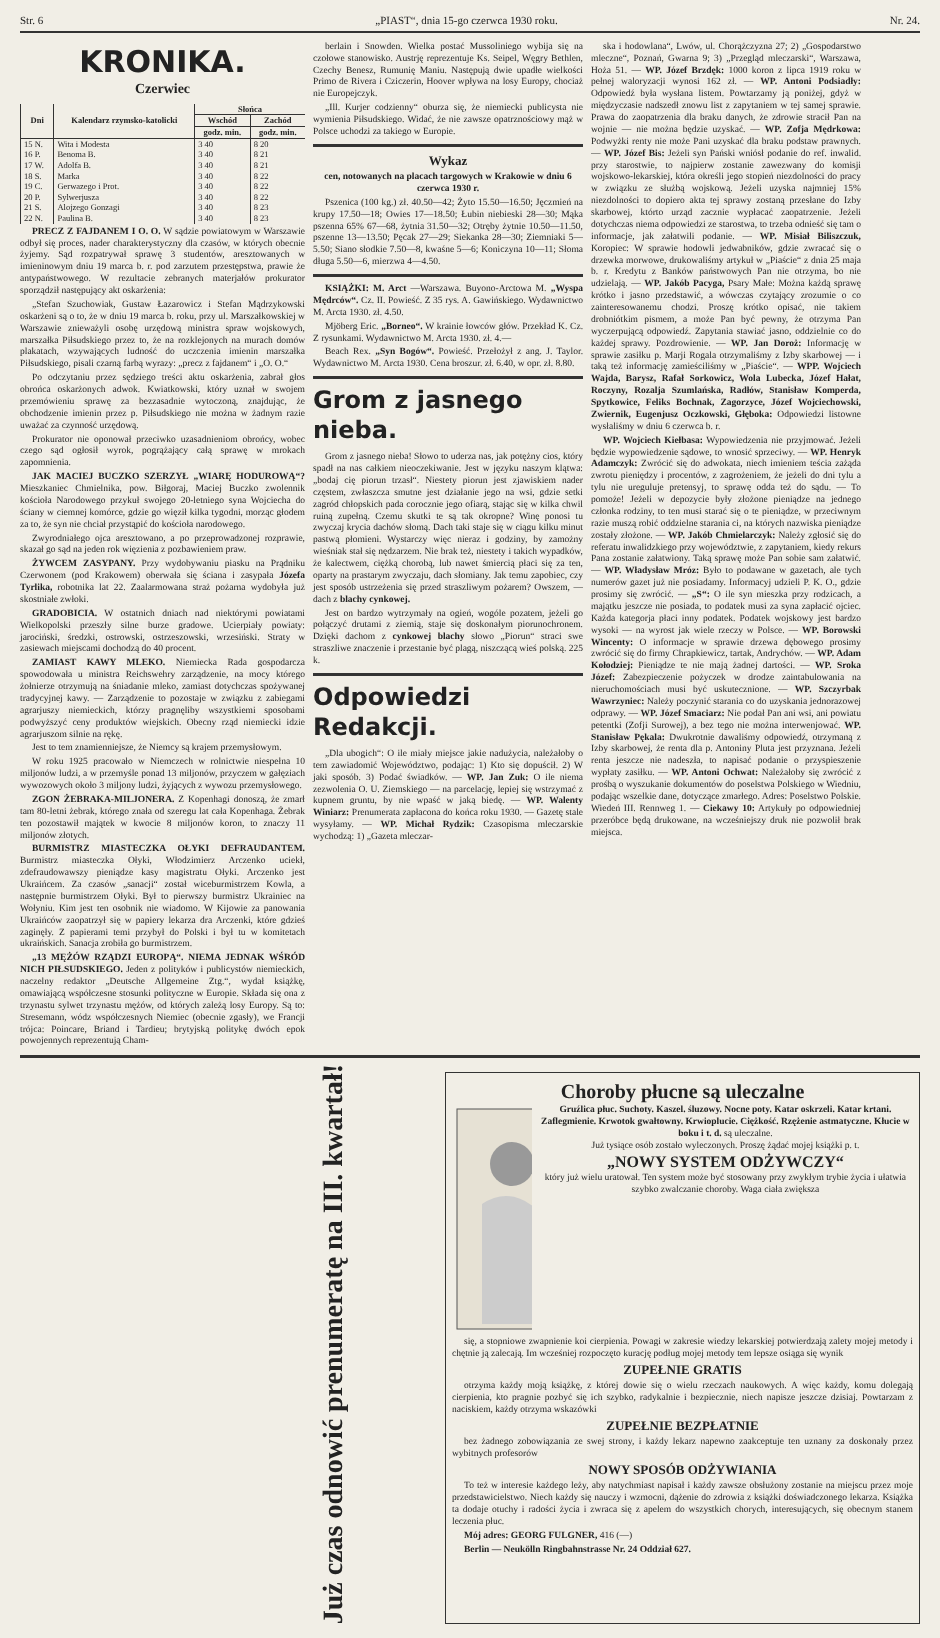Str. 6 „PIAST“, dnia 15-go czerwca 1930 roku. Nr. 24.
KRONIKA.
Czerwiec
| Dni | Kalendarz rzymsko-katolicki | Słońca | |
| --- | --- | --- | --- |
| | | Wschód | Zachód |
| | | godz. min. | godz. min. |
| 15 N. | Wita i Modesta | 3 40 | 8 20 |
| 16 P. | Benoma B. | 3 40 | 8 21 |
| 17 W. | Adolfa B. | 3 40 | 8 21 |
| 18 S. | Marka | 3 40 | 8 22 |
| 19 C. | Gerwazego i Prot. | 3 40 | 8 22 |
| 20 P. | Sylwerjusza | 3 40 | 8 22 |
| 21 S. | Alojzego Gonzagi | 3 40 | 8 23 |
| 22 N. | Paulina B. | 3 40 | 8 23 |
PRECZ Z FAJDANEM I O. O. W sądzie powiatowym w Warszawie odbył się proces, nader charakterystyczny dla czasów, w których obecnie żyjemy. Sąd rozpatrywał sprawę 3 studentów, aresztowanych w imieninowym dniu 19 marca b. r. pod zarzutem przestępstwa, prawie że antypaństwowego. W rezultacie zebranych materjałów prokurator sporządził następujący akt oskarżenia:
„Stefan Szuchowiak, Gustaw Łazarowicz i Stefan Mądrzykowski oskarżeni są o to, że w dniu 19 marca b. roku, przy ul. Marszałkowskiej w Warszawie znieważyli osobę urzędową ministra spraw wojskowych, marszałka Piłsudskiego przez to, że na rozklejonych na murach domów plakatach, wzywających ludność do uczczenia imienin marszałka Piłsudskiego, pisali czarną farbą wyrazy: „precz z fajdanem“ i „O. O.“
Po odczytaniu przez sędziego treści aktu oskarżenia, zabrał głos obrońca oskarżonych adwok. Kwiatkowski, który uznał w swojem przemówieniu sprawę za bezzasadnie wytoczoną, znajdując, że obchodzenie imienin przez p. Piłsudskiego nie można w żadnym razie uważać za czynność urzędową.
Prokurator nie oponował przeciwko uzasadnieniom obrońcy, wobec czego sąd ogłosił wyrok, pogrążający całą sprawę w mrokach zapomnienia.
JAK MACIEJ BUCZKO SZERZYŁ „WIARĘ HODUROWĄ“? Mieszkaniec Chmielnika, pow. Biłgoraj, Maciej Buczko zwolennik kościoła Narodowego przykuł swojego 20-letniego syna Wojciecha do ściany w ciemnej komórce, gdzie go więził kilka tygodni, morząc głodem za to, że syn nie chciał przystąpić do kościoła narodowego.
Zwyrodniałego ojca aresztowano, a po przeprowadzonej rozprawie, skazał go sąd na jeden rok więzienia z pozbawieniem praw.
ŻYWCEM ZASYPANY. Przy wydobywaniu piasku na Prądniku Czerwonem (pod Krakowem) oberwała się ściana i zasypała Józefa Tyrlika, robotnika lat 22. Zaalarmowana straż pożarna wydobyła już skostniałe zwłoki.
GRADOBICIA. W ostatnich dniach nad niektórymi powiatami Wielkopolski przeszły silne burze gradowe. Ucierpiały powiaty: jarociński, średzki, ostrowski, ostrzeszowski, wrzesiński. Straty w zasiewach miejscami dochodzą do 40 procent.
ZAMIAST KAWY MLEKO. Niemiecka Rada gospodarcza spowodowała u ministra Reichswehry zarządzenie, na mocy którego żołnierze otrzymują na śniadanie mleko, zamiast dotychczas spożywanej tradycyjnej kawy. — Zarządzenie to pozostaje w związku z zabiegami agrarjuszy niemieckich, którzy pragnęliby wszystkiemi sposobami podwyższyć ceny produktów wiejskich. Obecny rząd niemiecki idzie agrarjuszom silnie na rękę.
Jest to tem znamienniejsze, że Niemcy są krajem przemysłowym.
W roku 1925 pracowało w Niemczech w rolnictwie niespełna 10 miljonów ludzi, a w przemyśle ponad 13 miljonów, przyczem w gałęziach wywozowych około 3 miljony ludzi, żyjących z wywozu przemysłowego.
ZGON ŻEBRAKA-MILJONERA. Z Kopenhagi donoszą, że zmarł tam 80-letni żebrak, którego znała od szeregu lat cała Kopenhaga. Żebrak ten pozostawił majątek w kwocie 8 miljonów koron, to znaczy 11 miljonów złotych.
BURMISTRZ MIASTECZKA OŁYKI DEFRAUDANTEM. Burmistrz miasteczka Ołyki, Włodzimierz Arczenko uciekł, zdefraudowawszy pieniądze kasy magistratu Ołyki. Arczenko jest Ukraińcem. Za czasów „sanacji“ został wiceburmistrzem Kowla, a następnie burmistrzem Ołyki. Był to pierwszy burmistrz Ukrainiec na Wołyniu. Kim jest ten osobnik nie wiadomo. W Kijowie za panowania Ukraińców zaopatrzył się w papiery lekarza dra Arczenki, które gdzieś zaginęły. Z papierami temi przybył do Polski i był tu w komitetach ukraińskich. Sanacja zrobiła go burmistrzem.
„13 MĘŻÓW RZĄDZI EUROPĄ“. NIEMA JEDNAK WŚRÓD NICH PIŁSUDSKIEGO. Jeden z polityków i publicystów niemieckich, naczelny redaktor „Deutsche Allgemeine Ztg.“, wydał książkę, omawiającą współczesne stosunki polityczne w Europie. Składa się ona z trzynastu sylwet trzynastu mężów, od których zależą losy Europy. Są to: Stresemann, wódz współczesnych Niemiec (obecnie zgasły), we Francji trójca: Poincare, Briand i Tardieu; brytyjską politykę dwóch epok powojennych reprezentują Cham-
berlain i Snowden. Wielka postać Mussoliniego wybija się na czołowe stanowisko. Austrję reprezentuje Ks. Seipel, Węgry Bethlen, Czechy Benesz, Rumunię Maniu. Następują dwie upadłe wielkości Primo de Rivera i Cziczerin, Hoover wpływa na losy Europy, chociaż nie Europejczyk.
„Ill. Kurjer codzienny“ oburza się, że niemiecki publicysta nie wymienia Piłsudskiego. Widać, że nie zawsze opatrznościowy mąż w Polsce uchodzi za takiego w Europie.
Wykaz
cen, notowanych na placach targowych w Krakowie w dniu 6 czerwca 1930 r.
Pszenica (100 kg.) zł. 40.50—42; Żyto 15.50—16.50; Jęczmień na krupy 17.50—18; Owies 17—18.50; Łubin niebieski 28—30; Mąka pszenna 65% 67—68, żytnia 31.50—32; Otręby żytnie 10.50—11.50, pszenne 13—13.50; Pęcak 27—29; Siekanka 28—30; Ziemniaki 5—5.50; Siano słodkie 7.50—8, kwaśne 5—6; Koniczyna 10—11; Słoma długa 5.50—6, mierzwa 4—4.50.
KSIĄŻKI: M. Arct —Warszawa. Buyono-Arctowa M. „Wyspa Mędrców“. Cz. II. Powieść. Z 35 rys. A. Gawińskiego. Wydawnictwo M. Arcta 1930. zł. 4.50.
Mjöberg Eric. „Borneo“. W krainie łowców głów. Przekład K. Cz. Z rysunkami. Wydawnictwo M. Arcta 1930. zł. 4.—
Beach Rex. „Syn Bogów“. Powieść. Przełożył z ang. J. Taylor. Wydawnictwo M. Arcta 1930. Cena broszur. zł. 6.40, w opr. zł. 8.80.
Grom z jasnego nieba.
Grom z jasnego nieba! Słowo to uderza nas, jak potężny cios, który spadł na nas całkiem nieoczekiwanie. Jest w języku naszym klątwa: „bodaj cię piorun trzasł“. Niestety piorun jest zjawiskiem nader częstem, zwłaszcza smutne jest działanie jego na wsi, gdzie setki zagród chłopskich pada corocznie jego ofiarą, stając się w kilka chwil ruiną zupełną. Czemu skutki te są tak okropne? Winę ponosi tu zwyczaj krycia dachów słomą. Dach taki staje się w ciągu kilku minut pastwą płomieni. Wystarczy więc nieraz i godziny, by zamożny wieśniak stał się nędzarzem. Nie brak też, niestety i takich wypadków, że kalectwem, ciężką chorobą, lub nawet śmiercią płaci się za ten, oparty na prastarym zwyczaju, dach słomiany. Jak temu zapobiec, czy jest sposób ustrzeżenia się przed straszliwym pożarem? Owszem, — dach z blachy cynkowej.
Jest on bardzo wytrzymały na ogień, wogóle pozatem, jeżeli go połączyć drutami z ziemią, staje się doskonałym piorunochronem. Dzięki dachom z cynkowej blachy słowo „Piorun“ straci swe straszliwe znaczenie i przestanie być plagą, niszczącą wieś polską. 225 k.
Odpowiedzi Redakcji.
„Dla ubogich“: O ile miały miejsce jakie nadużycia, należałoby o tem zawiadomić Województwo, podając: 1) Kto się dopuścił. 2) W jaki sposób. 3) Podać świadków. — WP. Jan Zuk: O ile niema zezwolenia O. U. Ziemskiego — na parcelację, lepiej się wstrzymać z kupnem gruntu, by nie wpaść w jaką biedę. — WP. Walenty Winiarz: Prenumerata zapłacona do końca roku 1930. — Gazetę stale wysyłamy. — WP. Michał Rydzik: Czasopisma mleczarskie wychodzą: 1) „Gazeta mleczar-
ska i hodowlana“, Lwów, ul. Chorążczyzna 27; 2) „Gospodarstwo mleczne“, Poznań, Gwarna 9; 3) „Przegląd mleczarski“, Warszawa, Hoża 51. — WP. Józef Brzdęk: 1000 koron z lipca 1919 roku w pełnej waloryzacji wynosi 162 zł. — WP. Antoni Podsiadły: Odpowiedź była wysłana listem. Powtarzamy ją poniżej, gdyż w międzyczasie nadszedł znowu list z zapytaniem w tej samej sprawie. Prawa do zaopatrzenia dla braku danych, że zdrowie stracił Pan na wojnie — nie można będzie uzyskać. — WP. Zofja Mędrkowa: Podwyżki renty nie może Pani uzyskać dla braku podstaw prawnych. — WP. Józef Bis: Jeżeli syn Pański wniósł podanie do ref. inwalid. przy starostwie, to najpierw zostanie zawezwany do komisji wojskowo-lekarskiej, która określi jego stopień niezdolności do pracy w związku ze służbą wojskową. Jeżeli uzyska najmniej 15% niezdolności to dopiero akta tej sprawy zostaną przesłane do Izby skarbowej, którto urząd zacznie wypłacać zaopatrzenie. Jeżeli dotychczas niema odpowiedzi ze starostwa, to trzeba odnieść się tam o informacje, jak załatwili podanie. — WP. Misiał Biliszczuk, Koropiec: W sprawie hodowli jedwabników, gdzie zwracać się o drzewka morwowe, drukowaliśmy artykuł w „Piaście“ z dnia 25 maja b. r. Kredytu z Banków państwowych Pan nie otrzyma, bo nie udzielają. — WP. Jakób Pacyga, Psary Małe: Można każdą sprawę krótko i jasno przedstawić, a wówczas czytający zrozumie o co zainteresowanemu chodzi. Proszę krótko opisać, nie takiem drobniótkim pismem, a może Pan być pewny, że otrzyma Pan wyczerpującą odpowiedź. Zapytania stawiać jasno, oddzielnie co do każdej sprawy. Pozdrowienie. — WP. Jan Doroż: Informację w sprawie zasiłku p. Marji Rogala otrzymaliśmy z Izby skarbowej — i taką też informację zamieściliśmy w „Piaście“. — WPP. Wojciech Wajda, Barysz, Rafał Sorkowicz, Wola Lubecka, Józef Hałat, Roczyny, Rozalja Szumlańska, Radłów, Stanisław Komperda, Spytkowice, Feliks Bochnak, Zagorzyce, Józef Wojciechowski, Zwiernik, Eugenjusz Oczkowski, Głęboka: Odpowiedzi listowne wysłaliśmy w dniu 6 czerwca b. r.
WP. Wojciech Kiełbasa: Wypowiedzenia nie przyjmować. Jeżeli będzie wypowiedzenie sądowe, to wnosić sprzeciwy. — WP. Henryk Adamczyk: Zwrócić się do adwokata, niech imieniem teścia zażąda zwrotu pieniędzy i procentów, z zagrożeniem, że jeżeli do dni tylu a tylu nie ureguluje pretensyj, to sprawę odda też do sądu. — To pomoże! Jeżeli w depozycie były złożone pieniądze na jednego członka rodziny, to ten musi starać się o te pieniądze, w przeciwnym razie muszą robić oddzielne starania ci, na których nazwiska pieniądze zostały złożone. — WP. Jakób Chmielarczyk: Należy zgłosić się do referatu inwalidzkiego przy województwie, z zapytaniem, kiedy rekurs Pana zostanie załatwiony. Taką sprawę może Pan sobie sam załatwić. — WP. Władysław Mróz: Było to podawane w gazetach, ale tych numerów gazet już nie posiadamy. Informacyj udzieli P. K. O., gdzie prosimy się zwrócić. — „S“: O ile syn mieszka przy rodzicach, a majątku jeszcze nie posiada, to podatek musi za syna zapłacić ojciec. Każda kategorja płaci inny podatek. Podatek wojskowy jest bardzo wysoki — na wyrost jak wiele rzeczy w Polsce. — WP. Borowski Wincenty: O informacje w sprawie drzewa dębowego prosimy zwrócić się do firmy Chrapkiewicz, tartak, Andrychów. — WP. Adam Kołodziej: Pieniądze te nie mają żadnej dartości. — WP. Sroka Józef: Zabezpieczenie pożyczek w drodze zaintabulowania na nieruchomościach musi być uskutecznione. — WP. Szczyrbak Wawrzyniec: Należy poczynić starania co do uzyskania jednorazowej odprawy. — WP. Józef Smaciarz: Nie podał Pan ani wsi, ani powiatu petentki (Zofji Surowej), a bez tego nie można interwenjować. WP. Stanisław Pękala: Dwukrotnie dawaliśmy odpowiedź, otrzymaną z Izby skarbowej, że renta dla p. Antoniny Pluta jest przyznana. Jeżeli renta jeszcze nie nadeszła, to napisać podanie o przyspieszenie wypłaty zasiłku. — WP. Antoni Ochwat: Należałoby się zwrócić z prośbą o wyszukanie dokumentów do poselstwa Polskiego w Wiedniu, podając wszelkie dane, dotyczące zmarłego. Adres: Poselstwo Polskie. Wiedeń III. Rennweg 1. — Ciekawy 10: Artykuły po odpowiedniej przeróbce będą drukowane, na wcześniejszy druk nie pozwolił brak miejsca.
Już czas odnowić prenumeratę na III. kwartał!
Choroby płucne są uleczalne
Gruźlica płuc. Suchoty. Kaszel. śluzowy. Nocne poty. Katar oskrzeli. Katar krtani. Zaflegmienie. Krwotok gwałtowny. Krwioplucie. Ciężkość. Rzężenie astmatyczne. Kłucie w boku i t. d. są uleczalne.
Już tysiące osób zostało wyleczonych. Proszę żądać mojej książki p. t.
„NOWY SYSTEM ODŻYWCZY“
który już wielu uratował. Ten system może być stosowany przy zwykłym trybie życia i ułatwia szybko zwalczanie choroby. Waga ciała zwiększa
się, a stopniowe zwapnienie koi cierpienia. Powagi w zakresie wiedzy lekarskiej potwierdzają zalety mojej metody i chętnie ją zalecają. Im wcześniej rozpoczęto kurację podług mojej metody tem lepsze osiąga się wynik
ZUPEŁNIE GRATIS
otrzyma każdy moją książkę, z której dowie się o wielu rzeczach naukowych. A więc każdy, komu dolegają cierpienia, kto pragnie pozbyć się ich szybko, radykalnie i bezpiecznie, niech napisze jeszcze dzisiaj. Powtarzam z naciskiem, każdy otrzyma wskazówki
ZUPEŁNIE BEZPŁATNIE
bez żadnego zobowiązania ze swej strony, i każdy lekarz napewno zaakceptuje ten uznany za doskonały przez wybitnych profesorów
NOWY SPOSÓB ODŻYWIANIA
To też w interesie każdego leży, aby natychmiast napisał i każdy zawsze obsłużony zostanie na miejscu przez moje przedstawicielstwo. Niech każdy się nauczy i wzmocni, dążenie do zdrowia z książki doświadczonego lekarza. Książka ta dodaje otuchy i radości życia i zwraca się z apelem do wszystkich chorych, interesujących, się obecnym stanem leczenia płuc.
Mój adres: GEORG FULGNER, 416 (—)
Berlin — Neukölln Ringbahnstrasse Nr. 24 Oddział 627.